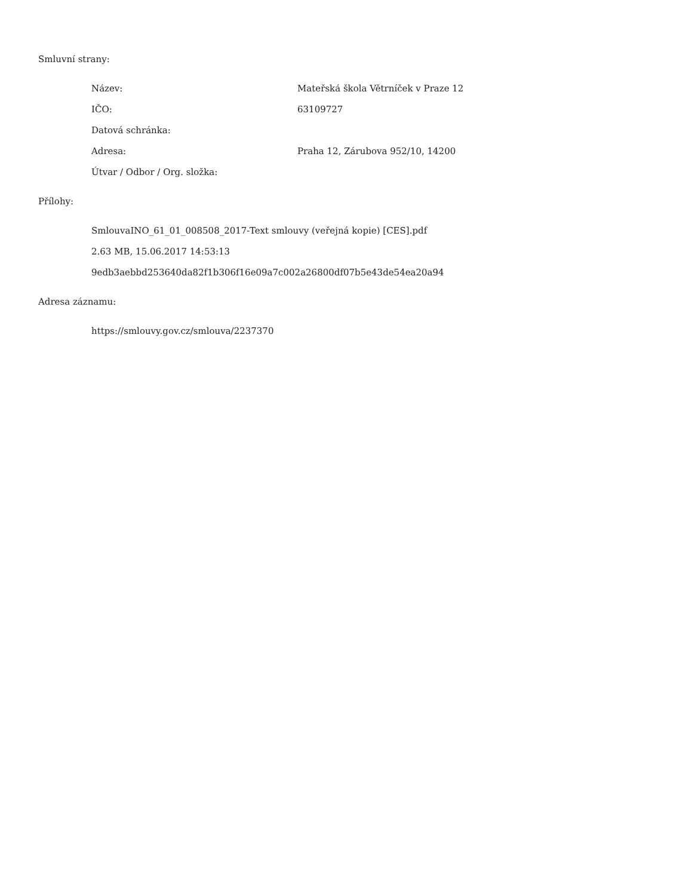Smluvní strany:
| Název: | Mateřská škola Větrníček v Praze 12 |
| IČO: | 63109727 |
| Datová schránka: | |
| Adresa: | Praha 12, Zárubova 952/10, 14200 |
| Útvar / Odbor / Org. složka: | |
Přílohy:
SmlouvaINO_61_01_008508_2017-Text smlouvy (veřejná kopie) [CES].pdf
2.63 MB, 15.06.2017 14:53:13
9edb3aebbd253640da82f1b306f16e09a7c002a26800df07b5e43de54ea20a94
Adresa záznamu:
https://smlouvy.gov.cz/smlouva/2237370